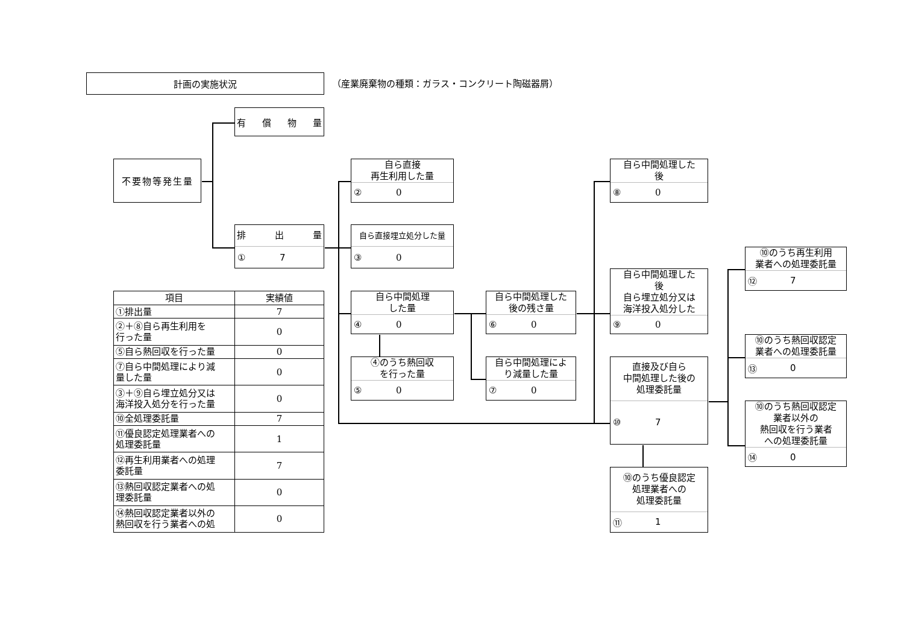計画の実施状況
（産業廃棄物の種類：ガラス・コンクリート陶磁器屑）
有 償 物 量
不要物等発生量
排 出 量
① 7
自ら直接
再生利用した量
② 0
自ら直接埋立処分した量
③ 0
自ら中間処理
した量
④ 0
④のうち熱回収
を行った量
⑤ 0
自ら中間処理した
後の残さ量
⑥ 0
自ら中間処理によ
り減量した量
⑦ 0
自ら中間処理した
後
⑧ 0
自ら中間処理した
後
自ら埋立処分又は
海洋投入処分した
⑨ 0
直接及び自ら
中間処理した後の
処理委託量
⑩ 7
⑩のうち優良認定
処理業者への
処理委託量
⑪ 1
⑩のうち再生利用
業者への処理委託量
⑫ 7
⑩のうち熱回収認定
業者への処理委託量
⑬ 0
⑩のうち熱回収認定
業者以外の
熱回収を行う業者
への処理委託量
⑭ 0
| 項目 | 実績値 |
| --- | --- |
| ①排出量 | 7 |
| ②＋⑧自ら再生利用を 行った量 | 0 |
| ⑤自ら熱回収を行った量 | 0 |
| ⑦自ら中間処理により減 量した量 | 0 |
| ③＋⑨自ら埋立処分又は 海洋投入処分を行った量 | 0 |
| ⑩全処理委託量 | 7 |
| ⑪優良認定処理業者への 処理委託量 | 1 |
| ⑫再生利用業者への処理 委託量 | 7 |
| ⑬熱回収認定業者への処 理委託量 | 0 |
| ⑭熱回収認定業者以外の 熱回収を行う業者への処 | 0 |